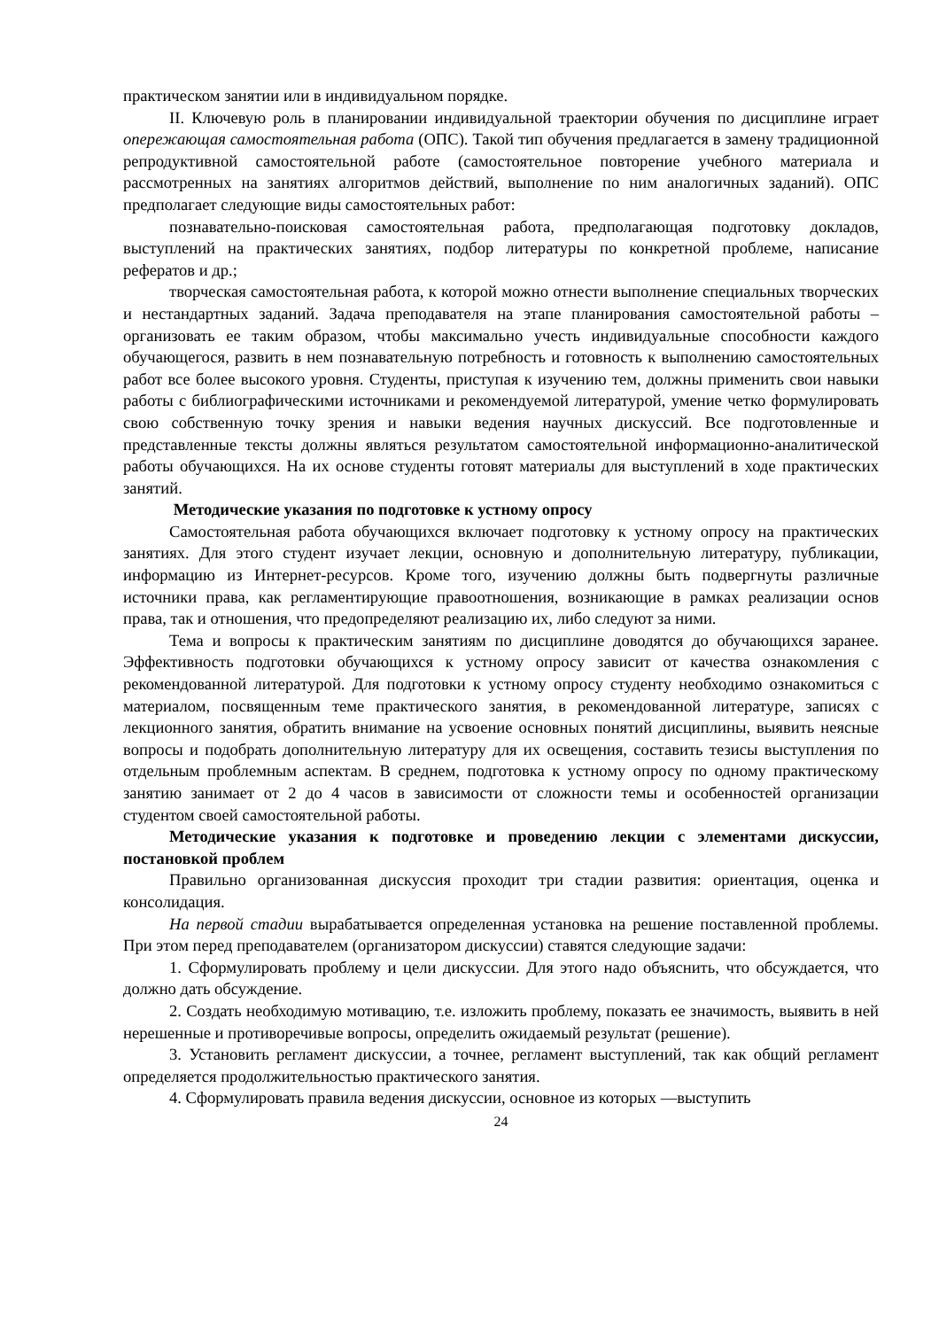практическом занятии или в индивидуальном порядке.
II. Ключевую роль в планировании индивидуальной траектории обучения по дисциплине играет опережающая самостоятельная работа (ОПС). Такой тип обучения предлагается в замену традиционной репродуктивной самостоятельной работе (самостоятельное повторение учебного материала и рассмотренных на занятиях алгоритмов действий, выполнение по ним аналогичных заданий). ОПС предполагает следующие виды самостоятельных работ:
познавательно-поисковая самостоятельная работа, предполагающая подготовку докладов, выступлений на практических занятиях, подбор литературы по конкретной проблеме, написание рефератов и др.;
творческая самостоятельная работа, к которой можно отнести выполнение специальных творческих и нестандартных заданий. Задача преподавателя на этапе планирования самостоятельной работы – организовать ее таким образом, чтобы максимально учесть индивидуальные способности каждого обучающегося, развить в нем познавательную потребность и готовность к выполнению самостоятельных работ все более высокого уровня. Студенты, приступая к изучению тем, должны применить свои навыки работы с библиографическими источниками и рекомендуемой литературой, умение четко формулировать свою собственную точку зрения и навыки ведения научных дискуссий. Все подготовленные и представленные тексты должны являться результатом самостоятельной информационно-аналитической работы обучающихся. На их основе студенты готовят материалы для выступлений в ходе практических занятий.
Методические указания по подготовке к устному опросу
Самостоятельная работа обучающихся включает подготовку к устному опросу на практических занятиях. Для этого студент изучает лекции, основную и дополнительную литературу, публикации, информацию из Интернет-ресурсов. Кроме того, изучению должны быть подвергнуты различные источники права, как регламентирующие правоотношения, возникающие в рамках реализации основ права, так и отношения, что предопределяют реализацию их, либо следуют за ними.
Тема и вопросы к практическим занятиям по дисциплине доводятся до обучающихся заранее. Эффективность подготовки обучающихся к устному опросу зависит от качества ознакомления с рекомендованной литературой. Для подготовки к устному опросу студенту необходимо ознакомиться с материалом, посвященным теме практического занятия, в рекомендованной литературе, записях с лекционного занятия, обратить внимание на усвоение основных понятий дисциплины, выявить неясные вопросы и подобрать дополнительную литературу для их освещения, составить тезисы выступления по отдельным проблемным аспектам. В среднем, подготовка к устному опросу по одному практическому занятию занимает от 2 до 4 часов в зависимости от сложности темы и особенностей организации студентом своей самостоятельной работы.
Методические указания к подготовке и проведению лекции с элементами дискуссии, постановкой проблем
Правильно организованная дискуссия проходит три стадии развития: ориентация, оценка и консолидация.
На первой стадии вырабатывается определенная установка на решение поставленной проблемы. При этом перед преподавателем (организатором дискуссии) ставятся следующие задачи:
1. Сформулировать проблему и цели дискуссии. Для этого надо объяснить, что обсуждается, что должно дать обсуждение.
2. Создать необходимую мотивацию, т.е. изложить проблему, показать ее значимость, выявить в ней нерешенные и противоречивые вопросы, определить ожидаемый результат (решение).
3. Установить регламент дискуссии, а точнее, регламент выступлений, так как общий регламент определяется продолжительностью практического занятия.
4. Сформулировать правила ведения дискуссии, основное из которых —выступить
24